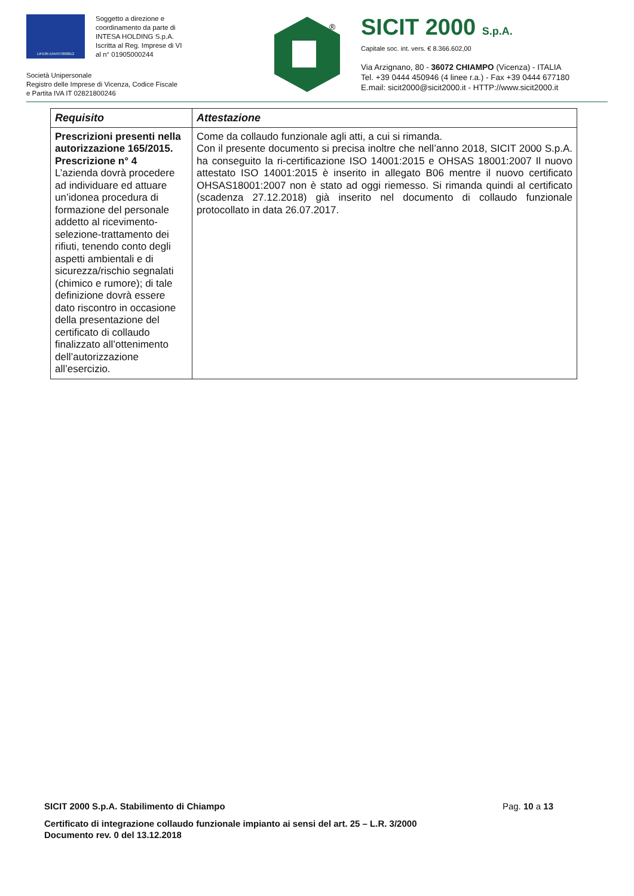LIFE05 ENV/IT/000812
Soggetto a direzione e
coordinamento da parte di
INTESA HOLDING S.p.A.
Iscritta al Reg. Imprese di VI
al n° 01905000244
Società Unipersonale
Registro delle Imprese di Vicenza, Codice Fiscale
e Partita IVA IT 02821800246
®
SICIT 2000 S.p.A.
Capitale soc. int. vers. € 8.366.602,00
Via Arzignano, 80 - 36072 CHIAMPO (Vicenza) - ITALIA
Tel. +39 0444 450946 (4 linee r.a.) - Fax +39 0444 677180
E.mail: sicit2000@sicit2000.it - HTTP://www.sicit2000.it
| Requisito | Attestazione |
| --- | --- |
| Prescrizioni presenti nella autorizzazione 165/2015. Prescrizione n° 4 L’azienda dovrà procedere ad individuare ed attuare un’idonea procedura di formazione del personale addetto al ricevimento-selezione-trattamento dei rifiuti, tenendo conto degli aspetti ambientali e di sicurezza/rischio segnalati (chimico e rumore); di tale definizione dovrà essere dato riscontro in occasione della presentazione del certificato di collaudo finalizzato all’ottenimento dell’autorizzazione all’esercizio. | Come da collaudo funzionale agli atti, a cui si rimanda. Con il presente documento si precisa inoltre che nell’anno 2018, SICIT 2000 S.p.A. ha conseguito la ri-certificazione ISO 14001:2015 e OHSAS 18001:2007 Il nuovo attestato ISO 14001:2015 è inserito in allegato B06 mentre il nuovo certificato OHSAS18001:2007 non è stato ad oggi riemesso. Si rimanda quindi al certificato (scadenza 27.12.2018) già inserito nel documento di collaudo funzionale protocollato in data 26.07.2017. |
SICIT 2000 S.p.A. Stabilimento di Chiampo Pag. 10 a 13
Certificato di integrazione collaudo funzionale impianto ai sensi del art. 25 – L.R. 3/2000
Documento rev. 0 del 13.12.2018